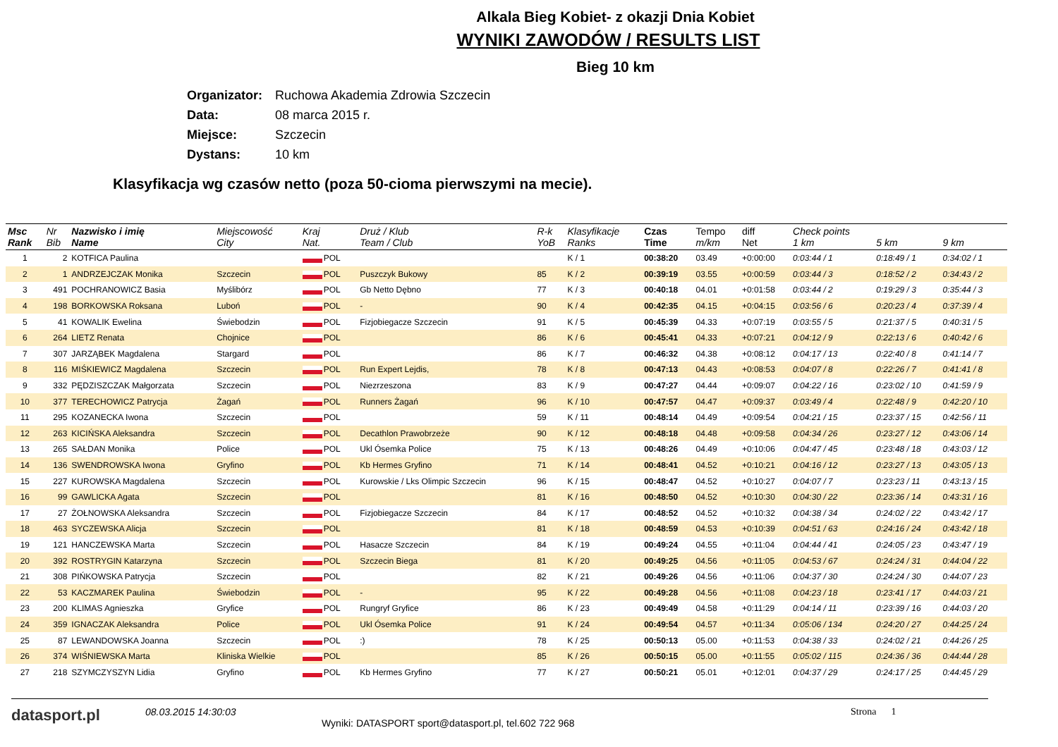Alkala Bieg Kobiet- z okazji Dnia Kobiet
WYNIKI ZAWODÓW / RESULTS LIST
Bieg 10 km
Organizator: Ruchowa Akademia Zdrowia Szczecin
Data: 08 marca 2015 r.
Miejsce: Szczecin
Dystans: 10 km
Klasyfikacja wg czasów netto (poza 50-cioma pierwszymi na mecie).
| Msc Rank | Nr Bib | Nazwisko i imię Name | Miejscowość City | Kraj Nat. | Druż / Klub Team / Club | R-k YoB | Klasyfikacje Ranks | Czas Time | Tempo m/km | diff Net | Check points 1 km | 5 km | 9 km |
| --- | --- | --- | --- | --- | --- | --- | --- | --- | --- | --- | --- | --- | --- |
| 1 | 2 | KOTFICA Paulina | | POL | | | K / 1 | 00:38:20 | 03.49 | +0:00:00 | 0:03:44 / 1 | 0:18:49 / 1 | 0:34:02 / 1 |
| 2 | 1 | ANDRZEJCZAK Monika | Szczecin | POL | Puszczyk Bukowy | 85 | K / 2 | 00:39:19 | 03.55 | +0:00:59 | 0:03:44 / 3 | 0:18:52 / 2 | 0:34:43 / 2 |
| 3 | 491 | POCHRANOWICZ Basia | Myślibórz | POL | Gb Netto Dębno | 77 | K / 3 | 00:40:18 | 04.01 | +0:01:58 | 0:03:44 / 2 | 0:19:29 / 3 | 0:35:44 / 3 |
| 4 | 198 | BORKOWSKA Roksana | Luboń | POL | - | 90 | K / 4 | 00:42:35 | 04.15 | +0:04:15 | 0:03:56 / 6 | 0:20:23 / 4 | 0:37:39 / 4 |
| 5 | 41 | KOWALIK Ewelina | Świebodzin | POL | Fizjobiegacze Szczecin | 91 | K / 5 | 00:45:39 | 04.33 | +0:07:19 | 0:03:55 / 5 | 0:21:37 / 5 | 0:40:31 / 5 |
| 6 | 264 | LIETZ Renata | Chojnice | POL | | 86 | K / 6 | 00:45:41 | 04.33 | +0:07:21 | 0:04:12 / 9 | 0:22:13 / 6 | 0:40:42 / 6 |
| 7 | 307 | JARZĄBEK Magdalena | Stargard | POL | | 86 | K / 7 | 00:46:32 | 04.38 | +0:08:12 | 0:04:17 / 13 | 0:22:40 / 8 | 0:41:14 / 7 |
| 8 | 116 | MIŚKIEWICZ Magdalena | Szczecin | POL | Run Expert Lejdis, | 78 | K / 8 | 00:47:13 | 04.43 | +0:08:53 | 0:04:07 / 8 | 0:22:26 / 7 | 0:41:41 / 8 |
| 9 | 332 | PĘDZISZCZAK Małgorzata | Szczecin | POL | Niezrzeszona | 83 | K / 9 | 00:47:27 | 04.44 | +0:09:07 | 0:04:22 / 16 | 0:23:02 / 10 | 0:41:59 / 9 |
| 10 | 377 | TERECHOWICZ Patrycja | Żagań | POL | Runners Żagań | 96 | K / 10 | 00:47:57 | 04.47 | +0:09:37 | 0:03:49 / 4 | 0:22:48 / 9 | 0:42:20 / 10 |
| 11 | 295 | KOZANECKA Iwona | Szczecin | POL | | 59 | K / 11 | 00:48:14 | 04.49 | +0:09:54 | 0:04:21 / 15 | 0:23:37 / 15 | 0:42:56 / 11 |
| 12 | 263 | KICIŃSKA Aleksandra | Szczecin | POL | Decathlon Prawobrzeże | 90 | K / 12 | 00:48:18 | 04.48 | +0:09:58 | 0:04:34 / 26 | 0:23:27 / 12 | 0:43:06 / 14 |
| 13 | 265 | SAŁDAN Monika | Police | POL | Ukl Ósemka Police | 75 | K / 13 | 00:48:26 | 04.49 | +0:10:06 | 0:04:47 / 45 | 0:23:48 / 18 | 0:43:03 / 12 |
| 14 | 136 | SWENDROWSKA Iwona | Gryfino | POL | Kb Hermes Gryfino | 71 | K / 14 | 00:48:41 | 04.52 | +0:10:21 | 0:04:16 / 12 | 0:23:27 / 13 | 0:43:05 / 13 |
| 15 | 227 | KUROWSKA Magdalena | Szczecin | POL | Kurowskie / Lks Olimpic Szczecin | 96 | K / 15 | 00:48:47 | 04.52 | +0:10:27 | 0:04:07 / 7 | 0:23:23 / 11 | 0:43:13 / 15 |
| 16 | 99 | GAWLICKA Agata | Szczecin | POL | | 81 | K / 16 | 00:48:50 | 04.52 | +0:10:30 | 0:04:30 / 22 | 0:23:36 / 14 | 0:43:31 / 16 |
| 17 | 27 | ŻOŁNOWSKA Aleksandra | Szczecin | POL | Fizjobiegacze Szczecin | 84 | K / 17 | 00:48:52 | 04.52 | +0:10:32 | 0:04:38 / 34 | 0:24:02 / 22 | 0:43:42 / 17 |
| 18 | 463 | SYCZEWSKA Alicja | Szczecin | POL | | 81 | K / 18 | 00:48:59 | 04.53 | +0:10:39 | 0:04:51 / 63 | 0:24:16 / 24 | 0:43:42 / 18 |
| 19 | 121 | HANCZEWSKA Marta | Szczecin | POL | Hasacze Szczecin | 84 | K / 19 | 00:49:24 | 04.55 | +0:11:04 | 0:04:44 / 41 | 0:24:05 / 23 | 0:43:47 / 19 |
| 20 | 392 | ROSTRYGIN Katarzyna | Szczecin | POL | Szczecin Biega | 81 | K / 20 | 00:49:25 | 04.56 | +0:11:05 | 0:04:53 / 67 | 0:24:24 / 31 | 0:44:04 / 22 |
| 21 | 308 | PIŃKOWSKA Patrycja | Szczecin | POL | | 82 | K / 21 | 00:49:26 | 04.56 | +0:11:06 | 0:04:37 / 30 | 0:24:24 / 30 | 0:44:07 / 23 |
| 22 | 53 | KACZMAREK Paulina | Świebodzin | POL | - | 95 | K / 22 | 00:49:28 | 04.56 | +0:11:08 | 0:04:23 / 18 | 0:23:41 / 17 | 0:44:03 / 21 |
| 23 | 200 | KLIMAS Agnieszka | Gryfice | POL | Rungryf Gryfice | 86 | K / 23 | 00:49:49 | 04.58 | +0:11:29 | 0:04:14 / 11 | 0:23:39 / 16 | 0:44:03 / 20 |
| 24 | 359 | IGNACZAK Aleksandra | Police | POL | Ukl Ósemka Police | 91 | K / 24 | 00:49:54 | 04.57 | +0:11:34 | 0:05:06 / 134 | 0:24:20 / 27 | 0:44:25 / 24 |
| 25 | 87 | LEWANDOWSKA Joanna | Szczecin | POL | :) | 78 | K / 25 | 00:50:13 | 05.00 | +0:11:53 | 0:04:38 / 33 | 0:24:02 / 21 | 0:44:26 / 25 |
| 26 | 374 | WIŚNIEWSKA Marta | Kliniska Wielkie | POL | | 85 | K / 26 | 00:50:15 | 05.00 | +0:11:55 | 0:05:02 / 115 | 0:24:36 / 36 | 0:44:44 / 28 |
| 27 | 218 | SZYMCZYSZYN Lidia | Gryfino | POL | Kb Hermes Gryfino | 77 | K / 27 | 00:50:21 | 05.01 | +0:12:01 | 0:04:37 / 29 | 0:24:17 / 25 | 0:44:45 / 29 |
datasport.pl
08.03.2015 14:30:03
Wyniki: DATASPORT sport@datasport.pl, tel.602 722 968
Strona 1